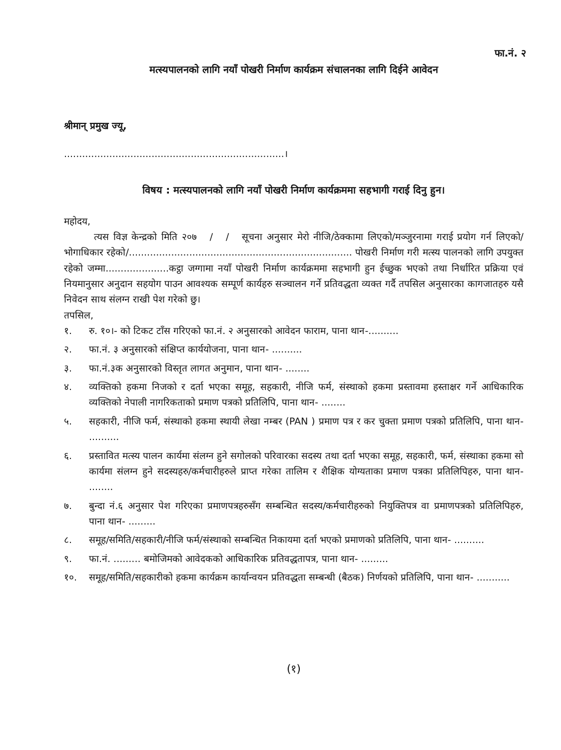फा.नं. २
मत्स्यपालनको लागि नयाँ पोखरी निर्माण कार्यक्रम संचालनका लागि दिईने आवेदन
श्रीमान् प्रमुख ज्यू,
.........................................................................।
विषय : मत्स्यपालनको लागि नयाँ पोखरी निर्माण कार्यक्रममा सहभागी गराई दिनु हुन।
महोदय,
त्यस विज्ञ केन्द्रको मिति २०७ / / सूचना अनुसार मेरो नीजि/ठेक्कामा लिएको/मञ्जुरनामा गराई प्रयोग गर्न लिएको/भोगाधिकार रहेको/.......................................................................... पोखरी निर्माण गरी मत्स्य पालनको लागि उपयुक्त रहेको जम्मा.....................कट्ठा जग्गामा नयाँ पोखरी निर्माण कार्यक्रममा सहभागी हुन ईच्छुक भएको तथा निर्धारित प्रक्रिया एवं नियमानुसार अनुदान सहयोग पाउन आवश्यक सम्पूर्ण कार्यहरु सञ्चालन गर्ने प्रतिवद्धता व्यक्त गर्दै तपसिल अनुसारका कागजातहरु यसै निवेदन साथ संलग्न राखी पेश गरेको छु।
तपसिल,
१. रु. १०।- को टिकट टाँस गरिएको फा.नं. २ अनुसारको आवेदन फाराम, पाना थान-..........
२. फा.नं. ३ अनुसारको संक्षिप्त कार्ययोजना, पाना थान- ..........
३. फा.नं.३क अनुसारको विस्तृत लागत अनुमान, पाना थान- ........
४. व्यक्तिको हकमा निजको र दर्ता भएका समूह, सहकारी, नीजि फर्म, संस्थाको हकमा प्रस्तावमा हस्ताक्षर गर्ने आधिकारिक व्यक्तिको नेपाली नागरिकताको प्रमाण पत्रको प्रतिलिपि, पाना थान- ........
५. सहकारी, नीजि फर्म, संस्थाको हकमा स्थायी लेखा नम्बर (PAN ) प्रमाण पत्र र कर चुक्ता प्रमाण पत्रको प्रतिलिपि, पाना थान- ..........
६. प्रस्तावित मत्स्य पालन कार्यमा संलग्न हुने सगोलको परिवारका सदस्य तथा दर्ता भएका समूह, सहकारी, फर्म, संस्थाका हकमा सो कार्यमा संलग्न हुने सदस्यहरु/कर्मचारीहरुले प्राप्त गरेका तालिम र शैक्षिक योग्यताका प्रमाण पत्रका प्रतिलिपिहरु, पाना थान- ........
७. बुन्दा नं.६ अनुसार पेश गरिएका प्रमाणपत्रहरुसँग सम्बन्धित सदस्य/कर्मचारीहरुको नियुक्तिपत्र वा प्रमाणपत्रको प्रतिलिपिहरु, पाना थान- .........
८. समूह/समिति/सहकारी/नीजि फर्म/संस्थाको सम्बन्धित निकायमा दर्ता भएको प्रमाणको प्रतिलिपि, पाना थान- ..........
९. फा.नं. ......... बमोजिमको आवेदकको आधिकारिक प्रतिवद्धतापत्र, पाना थान- .........
१०. समूह/समिति/सहकारीको हकमा कार्यक्रम कार्यान्वयन प्रतिवद्धता सम्बन्धी (बैठक) निर्णयको प्रतिलिपि, पाना थान- ...........
(१)